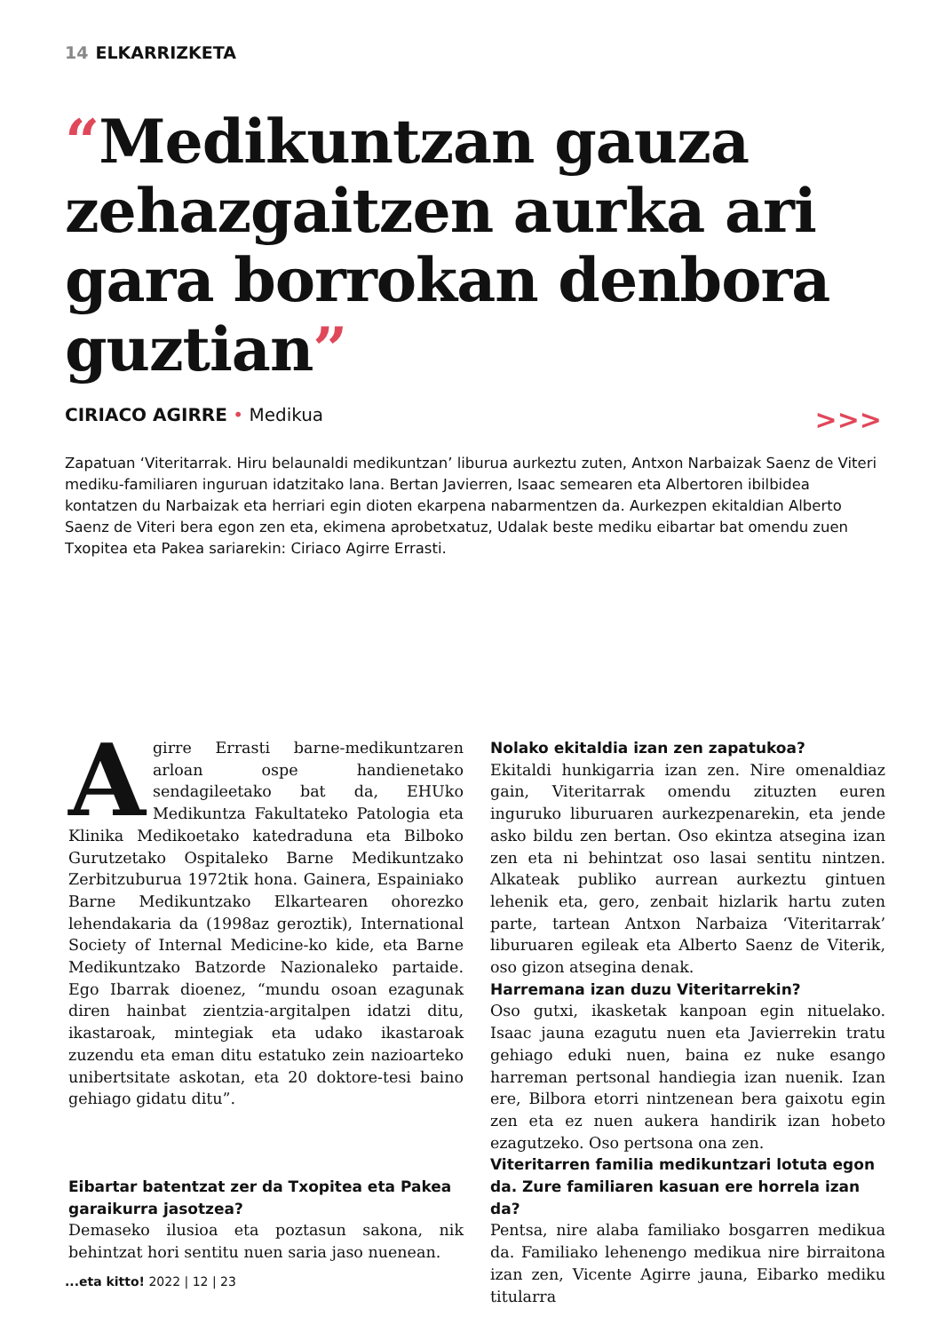14 ELKARRIZKETA
“Medikuntzan gauza zehazgaitzen aurka ari gara borrokan denbora guztian”
CIRIACO AGIRRE • Medikua >>>
Zapatuan ‘Viteritarrak. Hiru belaunaldi medikuntzan’ liburua aurkeztu zuten, Antxon Narbaizak Saenz de Viteri mediku-familiaren inguruan idatzitako lana. Bertan Javierren, Isaac semearen eta Albertoren ibilbidea kontatzen du Narbaizak eta herriari egin dioten ekarpena nabarmentzen da. Aurkezpen ekitaldian Alberto Saenz de Viteri bera egon zen eta, ekimena aprobetxatuz, Udalak beste mediku eibartar bat omendu zuen Txopitea eta Pakea sariarekin: Ciriaco Agirre Errasti.
Agirre Errasti barne-medikuntzaren arloan ospe handienetako sendagileetako bat da, EHUko Medikuntza Fakultateko Patologia eta Klinika Medikoetako katedraduna eta Bilboko Gurutzetako Ospitaleko Barne Medikuntzako Zerbitzuburua 1972tik hona. Gainera, Espainiako Barne Medikuntzako Elkartearen ohorezko lehendakaria da (1998az geroztik), International Society of Internal Medicine-ko kide, eta Barne Medikuntzako Batzorde Nazionaleko partaide. Ego Ibarrak dioenez, “mundu osoan ezagunak diren hainbat zientzia-argitalpen idatzi ditu, ikastaroak, mintegiak eta udako ikastaroak zuzendu eta eman ditu estatuko zein nazioarteko unibertsitate askotan, eta 20 doktore-tesi baino gehiago gidatu ditu”.
Eibartar batentzat zer da Txopitea eta Pakea garaikurra jasotzea?
Demaseko ilusioa eta poztasun sakona, nik behintzat hori sentitu nuen saria jaso nuenean.
Nolako ekitaldia izan zen zapatukoa?
Ekitaldi hunkigarria izan zen. Nire omenaldiaz gain, Viteritarrak omendu zituzten euren inguruko liburuaren aurkezpenarekin, eta jende asko bildu zen bertan. Oso ekintza atsegina izan zen eta ni behintzat oso lasai sentitu nintzen. Alkateak publiko aurrean aurkeztu gintuen lehenik eta, gero, zenbait hizlarik hartu zuten parte, tartean Antxon Narbaiza ‘Viteritarrak’ liburuaren egileak eta Alberto Saenz de Viterik, oso gizon atsegina denak.
Harremana izan duzu Viteritarrekin?
Oso gutxi, ikasketak kanpoan egin nituelako. Isaac jauna ezagutu nuen eta Javierrekin tratu gehiago eduki nuen, baina ez nuke esango harreman pertsonal handiegia izan nuenik. Izan ere, Bilbora etorri nintzenean bera gaixotu egin zen eta ez nuen aukera handirik izan hobeto ezagutzeko. Oso pertsona ona zen.
Viteritarren familia medikuntzari lotuta egon da. Zure familiaren kasuan ere horrela izan da?
Pentsa, nire alaba familiako bosgarren medikua da. Familiako lehenengo medikua nire birraitona izan zen, Vicente Agirre jauna, Eibarko mediku titularra
...eta kitto! 2022 | 12 | 23